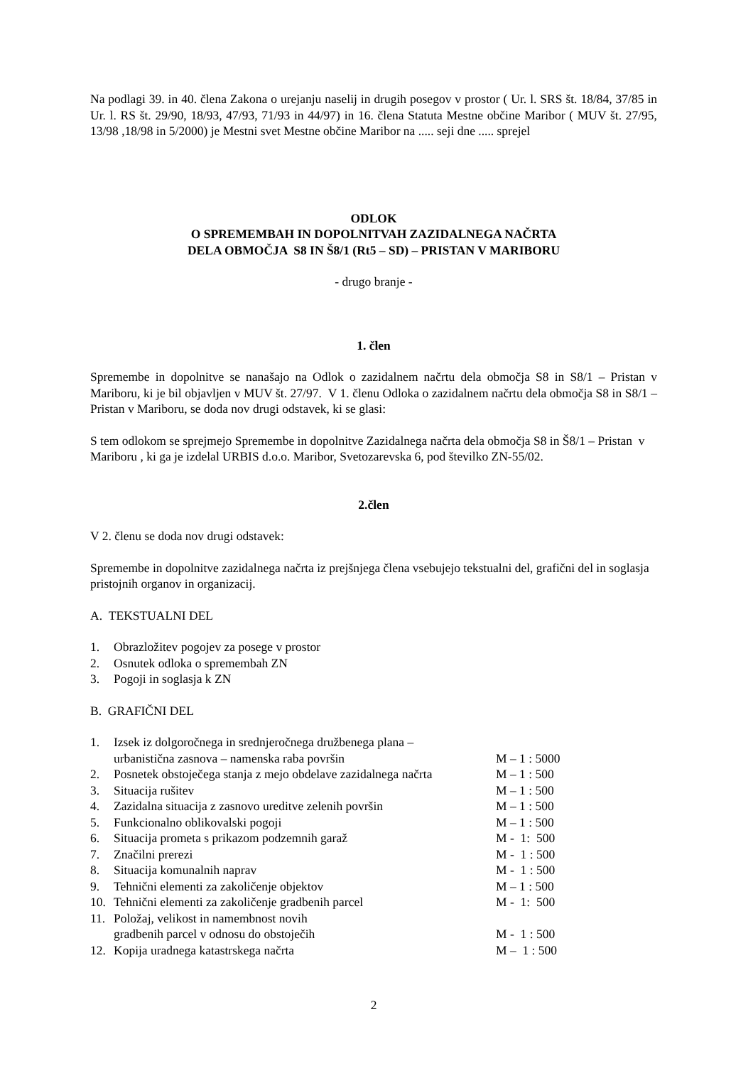Na podlagi 39. in 40. člena Zakona o urejanju naselij in drugih posegov v prostor ( Ur. l. SRS št. 18/84, 37/85 in Ur. l. RS št. 29/90, 18/93, 47/93, 71/93 in 44/97) in 16. člena Statuta Mestne občine Maribor ( MUV št. 27/95, 13/98 ,18/98 in 5/2000) je Mestni svet Mestne občine Maribor na ..... seji dne ..... sprejel
ODLOK
O SPREMEMBAH IN DOPOLNITVAH ZAZIDALNEGA NAČRTA
DELA OBMOČJA S8 IN Š8/1 (Rt5 – SD) – PRISTAN V MARIBORU
- drugo branje -
1. člen
Spremembe in dopolnitve se nanašajo na Odlok o zazidalnem načrtu dela območja S8 in S8/1 – Pristan v Mariboru, ki je bil objavljen v MUV št. 27/97. V 1. členu Odloka o zazidalnem načrtu dela območja S8 in S8/1 – Pristan v Mariboru, se doda nov drugi odstavek, ki se glasi:
S tem odlokom se sprejmejo Spremembe in dopolnitve Zazidalnega načrta dela območja S8 in Š8/1 – Pristan v Mariboru , ki ga je izdelal URBIS d.o.o. Maribor, Svetozarevska 6, pod številko ZN-55/02.
2.člen
V 2. členu se doda nov drugi odstavek:
Spremembe in dopolnitve zazidalnega načrta iz prejšnjega člena vsebujejo tekstualni del, grafični del in soglasja pristojnih organov in organizacij.
A. TEKSTUALNI DEL
| 1. | Obrazložitev pogojev za posege v prostor |
| 2. | Osnutek odloka o spremembah ZN |
| 3. | Pogoji in soglasja k ZN |
B. GRAFIČNI DEL
| 1. | Izsek iz dolgoročnega in srednjeročnega družbenega plana – urbanistična zasnova – namenska raba površin | M – 1 : 5000 |
| 2. | Posnetek obstoječega stanja z mejo obdelave zazidalnega načrta | M – 1 : 500 |
| 3. | Situacija rušitev | M – 1 : 500 |
| 4. | Zazidalna situacija z zasnovo ureditve zelenih površin | M – 1 : 500 |
| 5. | Funkcionalno oblikovalski pogoji | M – 1 : 500 |
| 6. | Situacija prometa s prikazom podzemnih garaž | M - 1: 500 |
| 7. | Značilni prerezi | M - 1 : 500 |
| 8. | Situacija komunalnih naprav | M - 1 : 500 |
| 9. | Tehnični elementi za zakoličenje objektov | M – 1 : 500 |
| 10. | Tehnični elementi za zakoličenje gradbenih parcel | M - 1: 500 |
| 11. | Položaj, velikost in namembnost novih gradbenih parcel v odnosu do obstoječih | M - 1 : 500 |
| 12. | Kopija uradnega katastrskega načrta | M – 1 : 500 |
2